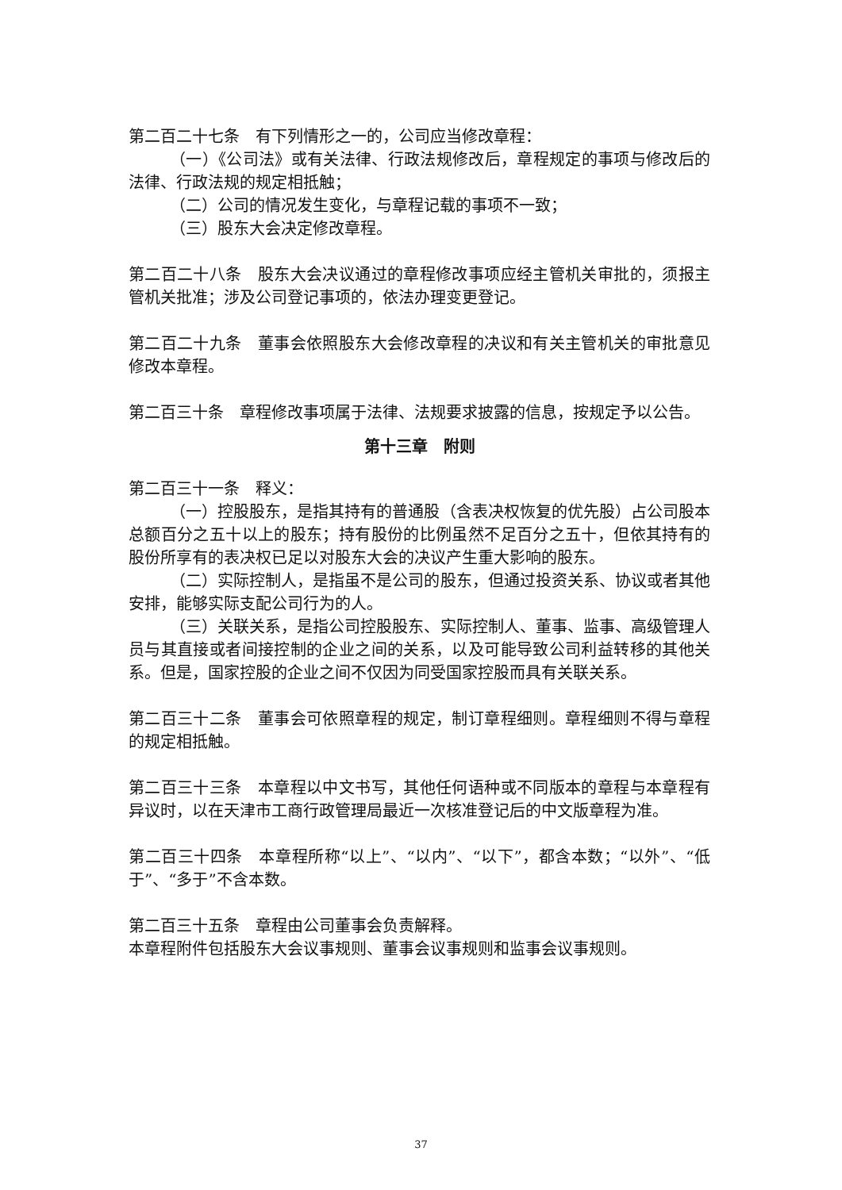第二百二十七条　有下列情形之一的，公司应当修改章程：
（一）《公司法》或有关法律、行政法规修改后，章程规定的事项与修改后的法律、行政法规的规定相抵触；
（二）公司的情况发生变化，与章程记载的事项不一致；
（三）股东大会决定修改章程。
第二百二十八条　股东大会决议通过的章程修改事项应经主管机关审批的，须报主管机关批准；涉及公司登记事项的，依法办理变更登记。
第二百二十九条　董事会依照股东大会修改章程的决议和有关主管机关的审批意见修改本章程。
第二百三十条　章程修改事项属于法律、法规要求披露的信息，按规定予以公告。
第十三章　附则
第二百三十一条　释义：
（一）控股股东，是指其持有的普通股（含表决权恢复的优先股）占公司股本总额百分之五十以上的股东；持有股份的比例虽然不足百分之五十，但依其持有的股份所享有的表决权已足以对股东大会的决议产生重大影响的股东。
（二）实际控制人，是指虽不是公司的股东，但通过投资关系、协议或者其他安排，能够实际支配公司行为的人。
（三）关联关系，是指公司控股股东、实际控制人、董事、监事、高级管理人员与其直接或者间接控制的企业之间的关系，以及可能导致公司利益转移的其他关系。但是，国家控股的企业之间不仅因为同受国家控股而具有关联关系。
第二百三十二条　董事会可依照章程的规定，制订章程细则。章程细则不得与章程的规定相抵触。
第二百三十三条　本章程以中文书写，其他任何语种或不同版本的章程与本章程有异议时，以在天津市工商行政管理局最近一次核准登记后的中文版章程为准。
第二百三十四条　本章程所称“以上”、“以内”、“以下”，都含本数；“以外”、“低于”、“多于”不含本数。
第二百三十五条　章程由公司董事会负责解释。
本章程附件包括股东大会议事规则、董事会议事规则和监事会议事规则。
37